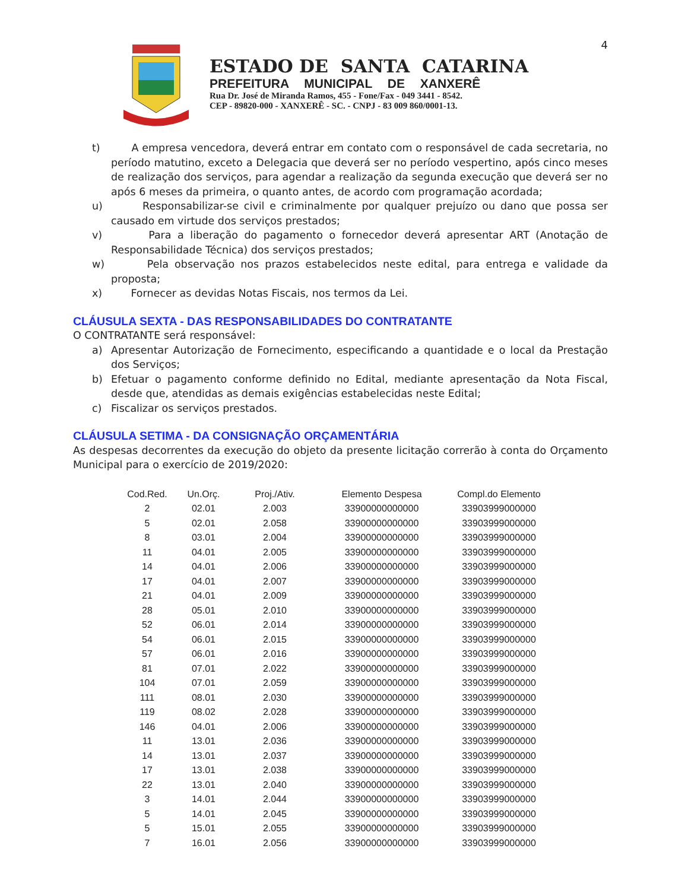4
ESTADO DE SANTA CATARINA
PREFEITURA MUNICIPAL DE XANXERÊ
Rua Dr. José de Miranda Ramos, 455 - Fone/Fax - 049 3441 - 8542.
CEP - 89820-000 - XANXERÊ - SC. - CNPJ - 83 009 860/0001-13.
t) A empresa vencedora, deverá entrar em contato com o responsável de cada secretaria, no período matutino, exceto a Delegacia que deverá ser no período vespertino, após cinco meses de realização dos serviços, para agendar a realização da segunda execução que deverá ser no após 6 meses da primeira, o quanto antes, de acordo com programação acordada;
u) Responsabilizar-se civil e criminalmente por qualquer prejuízo ou dano que possa ser causado em virtude dos serviços prestados;
v) Para a liberação do pagamento o fornecedor deverá apresentar ART (Anotação de Responsabilidade Técnica) dos serviços prestados;
w) Pela observação nos prazos estabelecidos neste edital, para entrega e validade da proposta;
x) Fornecer as devidas Notas Fiscais, nos termos da Lei.
CLÁUSULA SEXTA - DAS RESPONSABILIDADES DO CONTRATANTE
O CONTRATANTE será responsável:
a) Apresentar Autorização de Fornecimento, especificando a quantidade e o local da Prestação dos Serviços;
b) Efetuar o pagamento conforme definido no Edital, mediante apresentação da Nota Fiscal, desde que, atendidas as demais exigências estabelecidas neste Edital;
c) Fiscalizar os serviços prestados.
CLÁUSULA SETIMA - DA CONSIGNAÇÃO ORÇAMENTÁRIA
As despesas decorrentes da execução do objeto da presente licitação correrão à conta do Orçamento Municipal para o exercício de 2019/2020:
| Cod.Red. | Un.Orç. | Proj./Ativ. | Elemento Despesa | Compl.do Elemento |
| --- | --- | --- | --- | --- |
| 2 | 02.01 | 2.003 | 33900000000000 | 33903999000000 |
| 5 | 02.01 | 2.058 | 33900000000000 | 33903999000000 |
| 8 | 03.01 | 2.004 | 33900000000000 | 33903999000000 |
| 11 | 04.01 | 2.005 | 33900000000000 | 33903999000000 |
| 14 | 04.01 | 2.006 | 33900000000000 | 33903999000000 |
| 17 | 04.01 | 2.007 | 33900000000000 | 33903999000000 |
| 21 | 04.01 | 2.009 | 33900000000000 | 33903999000000 |
| 28 | 05.01 | 2.010 | 33900000000000 | 33903999000000 |
| 52 | 06.01 | 2.014 | 33900000000000 | 33903999000000 |
| 54 | 06.01 | 2.015 | 33900000000000 | 33903999000000 |
| 57 | 06.01 | 2.016 | 33900000000000 | 33903999000000 |
| 81 | 07.01 | 2.022 | 33900000000000 | 33903999000000 |
| 104 | 07.01 | 2.059 | 33900000000000 | 33903999000000 |
| 111 | 08.01 | 2.030 | 33900000000000 | 33903999000000 |
| 119 | 08.02 | 2.028 | 33900000000000 | 33903999000000 |
| 146 | 04.01 | 2.006 | 33900000000000 | 33903999000000 |
| 11 | 13.01 | 2.036 | 33900000000000 | 33903999000000 |
| 14 | 13.01 | 2.037 | 33900000000000 | 33903999000000 |
| 17 | 13.01 | 2.038 | 33900000000000 | 33903999000000 |
| 22 | 13.01 | 2.040 | 33900000000000 | 33903999000000 |
| 3 | 14.01 | 2.044 | 33900000000000 | 33903999000000 |
| 5 | 14.01 | 2.045 | 33900000000000 | 33903999000000 |
| 5 | 15.01 | 2.055 | 33900000000000 | 33903999000000 |
| 7 | 16.01 | 2.056 | 33900000000000 | 33903999000000 |